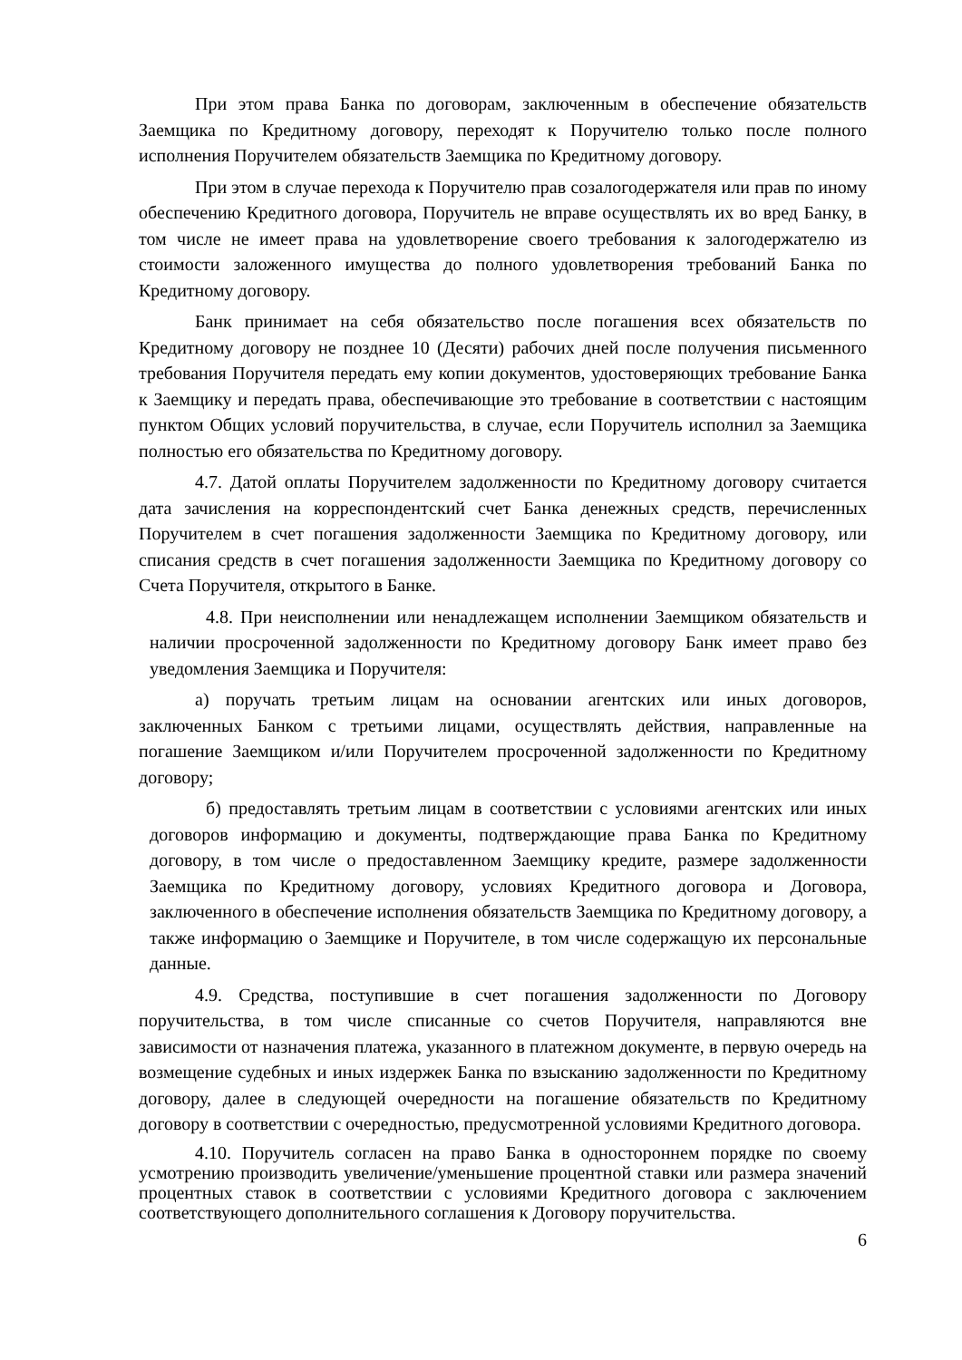При этом права Банка по договорам, заключенным в обеспечение обязательств Заемщика по Кредитному договору, переходят к Поручителю только после полного исполнения Поручителем обязательств Заемщика по Кредитному договору.
При этом в случае перехода к Поручителю прав созалогодержателя или прав по иному обеспечению Кредитного договора, Поручитель не вправе осуществлять их во вред Банку, в том числе не имеет права на удовлетворение своего требования к залогодержателю из стоимости заложенного имущества до полного удовлетворения требований Банка по Кредитному договору.
Банк принимает на себя обязательство после погашения всех обязательств по Кредитному договору не позднее 10 (Десяти) рабочих дней после получения письменного требования Поручителя передать ему копии документов, удостоверяющих требование Банка к Заемщику и передать права, обеспечивающие это требование в соответствии с настоящим пунктом Общих условий поручительства, в случае, если Поручитель исполнил за Заемщика полностью его обязательства по Кредитному договору.
4.7. Датой оплаты Поручителем задолженности по Кредитному договору считается дата зачисления на корреспондентский счет Банка денежных средств, перечисленных Поручителем в счет погашения задолженности Заемщика по Кредитному договору, или списания средств в счет погашения задолженности Заемщика по Кредитному договору со Счета Поручителя, открытого в Банке.
4.8. При неисполнении или ненадлежащем исполнении Заемщиком обязательств и наличии просроченной задолженности по Кредитному договору Банк имеет право без уведомления Заемщика и Поручителя:
а) поручать третьим лицам на основании агентских или иных договоров, заключенных Банком с третьими лицами, осуществлять действия, направленные на погашение Заемщиком и/или Поручителем просроченной задолженности по Кредитному договору;
б) предоставлять третьим лицам в соответствии с условиями агентских или иных договоров информацию и документы, подтверждающие права Банка по Кредитному договору, в том числе о предоставленном Заемщику кредите, размере задолженности Заемщика по Кредитному договору, условиях Кредитного договора и Договора, заключенного в обеспечение исполнения обязательств Заемщика по Кредитному договору, а также информацию о Заемщике и Поручителе, в том числе содержащую их персональные данные.
4.9. Средства, поступившие в счет погашения задолженности по Договору поручительства, в том числе списанные со счетов Поручителя, направляются вне зависимости от назначения платежа, указанного в платежном документе, в первую очередь на возмещение судебных и иных издержек Банка по взысканию задолженности по Кредитному договору, далее в следующей очередности на погашение обязательств по Кредитному договору в соответствии с очередностью, предусмотренной условиями Кредитного договора.
4.10. Поручитель согласен на право Банка в одностороннем порядке по своему усмотрению производить увеличение/уменьшение процентной ставки или размера значений процентных ставок в соответствии с условиями Кредитного договора с заключением соответствующего дополнительного соглашения к Договору поручительства.
6